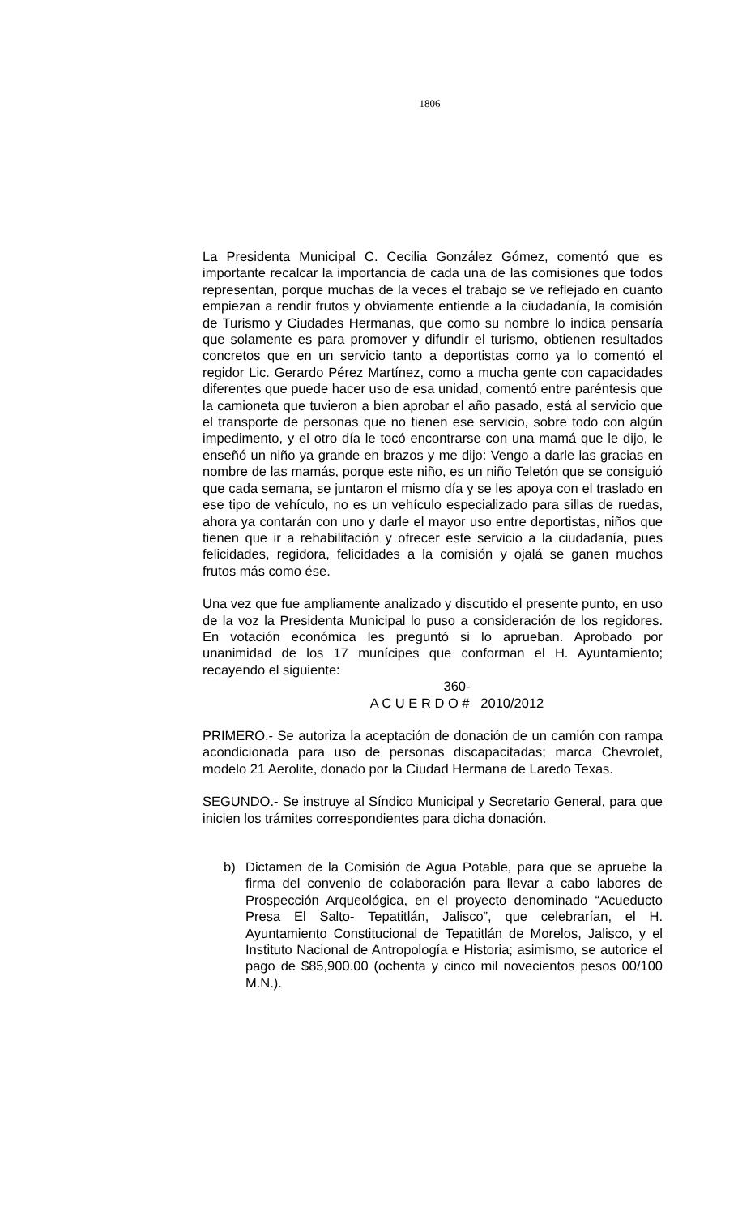1806
La Presidenta Municipal C. Cecilia González Gómez, comentó que es importante recalcar la importancia de cada una de las comisiones que todos representan, porque muchas de la veces el trabajo se ve reflejado en cuanto empiezan a rendir frutos y obviamente entiende a la ciudadanía, la comisión de Turismo y Ciudades Hermanas, que como su nombre lo indica pensaría que solamente es para promover y difundir el turismo, obtienen resultados concretos que en un servicio tanto a deportistas como ya lo comentó el regidor Lic. Gerardo Pérez Martínez, como a mucha gente con capacidades diferentes que puede hacer uso de esa unidad, comentó entre paréntesis que la camioneta que tuvieron a bien aprobar el año pasado, está al servicio que el transporte de personas que no tienen ese servicio, sobre todo con algún impedimento, y el otro día le tocó encontrarse con una mamá que le dijo, le enseñó un niño ya grande en brazos y me dijo: Vengo a darle las gracias en nombre de las mamás, porque este niño, es un niño Teletón que se consiguió que cada semana, se juntaron el mismo día y se les apoya con el traslado en ese tipo de vehículo, no es un vehículo especializado para sillas de ruedas, ahora ya contarán con uno y darle el mayor uso entre deportistas, niños que tienen que ir a rehabilitación y ofrecer este servicio a la ciudadanía, pues felicidades, regidora, felicidades a la comisión y ojalá se ganen muchos frutos más como ése.
Una vez que fue ampliamente analizado y discutido el presente punto, en uso de la voz la Presidenta Municipal lo puso a consideración de los regidores. En votación económica les preguntó si lo aprueban. Aprobado por unanimidad de los 17 munícipes que conforman el H. Ayuntamiento; recayendo el siguiente:
360-
A C U E R D O # 2010/2012
PRIMERO.- Se autoriza la aceptación de donación de un camión con rampa acondicionada para uso de personas discapacitadas; marca Chevrolet, modelo 21 Aerolite, donado por la Ciudad Hermana de Laredo Texas.
SEGUNDO.- Se instruye al Síndico Municipal y Secretario General, para que inicien los trámites correspondientes para dicha donación.
b) Dictamen de la Comisión de Agua Potable, para que se apruebe la firma del convenio de colaboración para llevar a cabo labores de Prospección Arqueológica, en el proyecto denominado “Acueducto Presa El Salto- Tepatitlán, Jalisco”, que celebrarían, el H. Ayuntamiento Constitucional de Tepatitlán de Morelos, Jalisco, y el Instituto Nacional de Antropología e Historia; asimismo, se autorice el pago de $85,900.00 (ochenta y cinco mil novecientos pesos 00/100 M.N.).